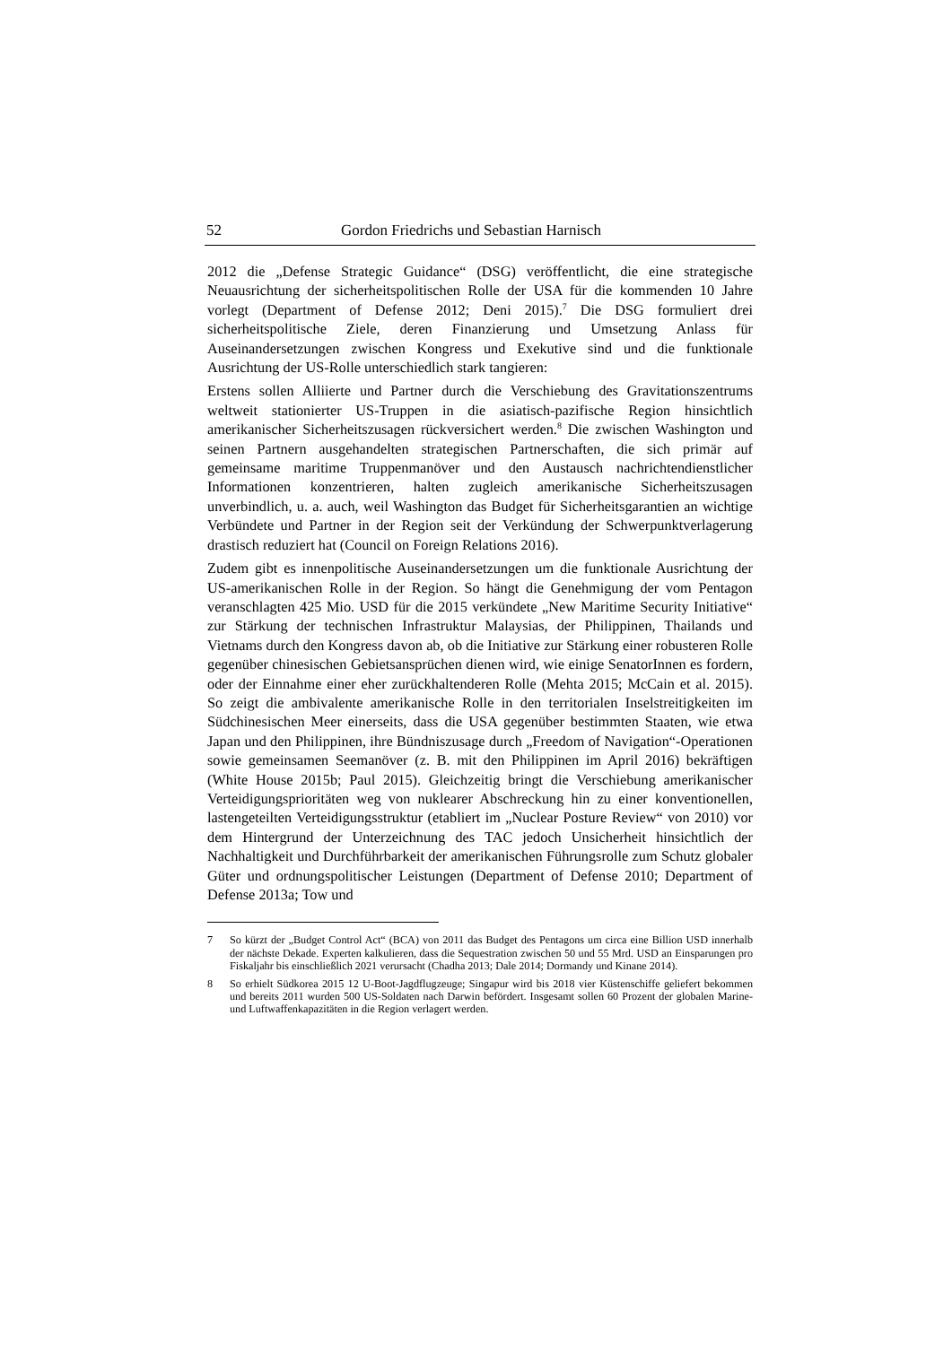52 Gordon Friedrichs und Sebastian Harnisch
2012 die „Defense Strategic Guidance“ (DSG) veröffentlicht, die eine strategische Neuausrichtung der sicherheitspolitischen Rolle der USA für die kommenden 10 Jahre vorlegt (Department of Defense 2012; Deni 2015).<sup>7</sup> Die DSG formuliert drei sicherheitspolitische Ziele, deren Finanzierung und Umsetzung Anlass für Auseinandersetzungen zwischen Kongress und Exekutive sind und die funktionale Ausrichtung der US-Rolle unterschiedlich stark tangieren:
Erstens sollen Alliierte und Partner durch die Verschiebung des Gravitationszentrums weltweit stationierter US-Truppen in die asiatisch-pazifische Region hinsichtlich amerikanischer Sicherheitszusagen rückversichert werden.<sup>8</sup> Die zwischen Washington und seinen Partnern ausgehandelten strategischen Partnerschaften, die sich primär auf gemeinsame maritime Truppenmanöver und den Austausch nachrichtendienstlicher Informationen konzentrieren, halten zugleich amerikanische Sicherheitszusagen unverbindlich, u. a. auch, weil Washington das Budget für Sicherheitsgarantien an wichtige Verbündete und Partner in der Region seit der Verkündung der Schwerpunktverlagerung drastisch reduziert hat (Council on Foreign Relations 2016).
Zudem gibt es innenpolitische Auseinandersetzungen um die funktionale Ausrichtung der US-amerikanischen Rolle in der Region. So hängt die Genehmigung der vom Pentagon veranschlagten 425 Mio. USD für die 2015 verkündete „New Maritime Security Initiative“ zur Stärkung der technischen Infrastruktur Malaysias, der Philippinen, Thailands und Vietnams durch den Kongress davon ab, ob die Initiative zur Stärkung einer robusteren Rolle gegenüber chinesischen Gebietsansprüchen dienen wird, wie einige SenatorInnen es fordern, oder der Einnahme einer eher zurückhaltenderen Rolle (Mehta 2015; McCain et al. 2015). So zeigt die ambivalente amerikanische Rolle in den territorialen Inselstreitigkeiten im Südchinesischen Meer einerseits, dass die USA gegenüber bestimmten Staaten, wie etwa Japan und den Philippinen, ihre Bündniszusage durch „Freedom of Navigation“-Operationen sowie gemeinsamen Seemanöver (z. B. mit den Philippinen im April 2016) bekräftigen (White House 2015b; Paul 2015). Gleichzeitig bringt die Verschiebung amerikanischer Verteidigungsprioritäten weg von nuklearer Abschreckung hin zu einer konventionellen, lastengeteilten Verteidigungsstruktur (etabliert im „Nuclear Posture Review“ von 2010) vor dem Hintergrund der Unterzeichnung des TAC jedoch Unsicherheit hinsichtlich der Nachhaltigkeit und Durchführbarkeit der amerikanischen Führungsrolle zum Schutz globaler Güter und ordnungspolitischer Leistungen (Department of Defense 2010; Department of Defense 2013a; Tow und
7 So kürzt der „Budget Control Act“ (BCA) von 2011 das Budget des Pentagons um circa eine Billion USD innerhalb der nächste Dekade. Experten kalkulieren, dass die Sequestration zwischen 50 und 55 Mrd. USD an Einsparungen pro Fiskaljahr bis einschließlich 2021 verursacht (Chadha 2013; Dale 2014; Dormandy und Kinane 2014).
8 So erhielt Südkorea 2015 12 U-Boot-Jagdflugzeuge; Singapur wird bis 2018 vier Küstenschiffe geliefert bekommen und bereits 2011 wurden 500 US-Soldaten nach Darwin befördert. Insgesamt sollen 60 Prozent der globalen Marine- und Luftwaffenkapazitäten in die Region verlagert werden.